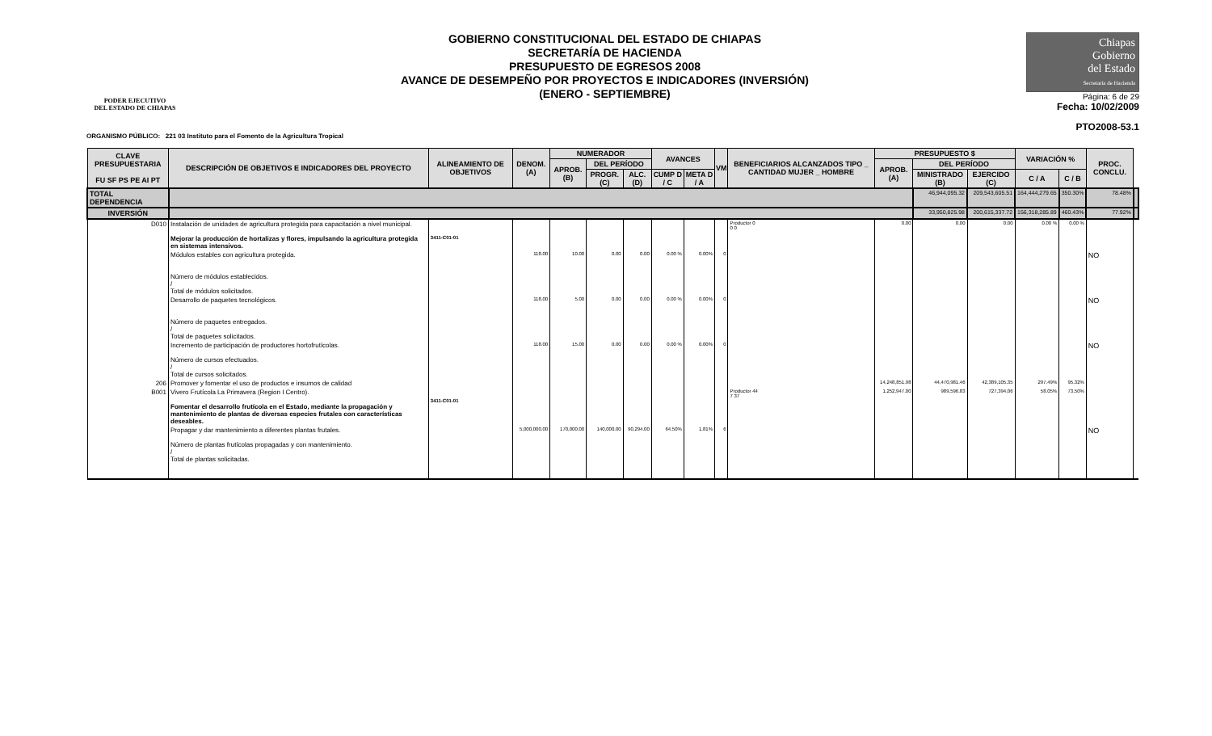PODER EJECUTIVO
DEL ESTADO DE CHIAPAS
GOBIERNO CONSTITUCIONAL DEL ESTADO DE CHIAPAS
SECRETARÍA DE HACIENDA
PRESUPUESTO DE EGRESOS 2008
AVANCE DE DESEMPEÑO POR PROYECTOS E INDICADORES (INVERSIÓN)
(ENERO - SEPTIEMBRE)
Chiapas
Gobierno
del Estado
Secretaría de Hacienda
Página: 6 de 29
Fecha: 10/02/2009
PTO2008-53.1
ORGANISMO PÚBLICO: 221 03 Instituto para el Fomento de la Agricultura Tropical
| CLAVE PRESUPUESTARIA FU SF PS PE AI PT | DESCRIPCIÓN DE OBJETIVOS E INDICADORES DEL PROYECTO | ALINEAMIENTO DE OBJETIVOS | DENOM. (A) | NUMERADOR | | | AVANCES | | VM | BENEFICIARIOS ALCANZADOS TIPO _ CANTIDAD MUJER _ HOMBRE | PRESUPUESTO $ | | | VARIACIÓN % | | PROC. CONCLU. | |
| --- | --- | --- | --- | --- | --- | --- | --- | --- | --- | --- | --- | --- | --- | --- | --- | --- | --- |
| | | | | APROB. (B) | DEL PERÍODO | | | | | | APROB. (A) | DEL PERÍODO | | | | | |
| | | | | | PROGR. (C) | ALC. (D) | CUMP D / C | META D / A | | | | MINISTRADO (B) | EJERCIDO (C) | C / A | C / B | | |
| TOTAL DEPENDENCIA | | | | | | | | | | | | 46,944,095.32 | 209,543,605.51 | 164,444,279.65 | 350.30% | 78.48% | |
| INVERSIÓN | | | | | | | | | | | | 33,950,825.98 | 200,615,337.72 | 156,318,285.89 | 460.43% | 77.92% | |
| D010 | Instalación de unidades de agricultura protegida para capacitación a nivel municipal. Mejorar la producción de hortalizas y flores, impulsando la agricultura protegida en sistemas intensivos. | 3411-C01-01 | | | | | | | | Productor 0 0 0 | 0.00 | 0.00 | 0.00 | 0.00 % | 0.00 % | | |
| | Módulos estables con agricultura protegida. Número de módulos establecidos. / Total de módulos solicitados. | | 118.00 | 10.00 | 0.00 | 0.00 | 0.00 % | 0.00% | 0 | | | | | | | NO | |
| | Desarrollo de paquetes tecnológicos. Número de paquetes entregados. / Total de paquetes solicitados. | | 118.00 | 5.00 | 0.00 | 0.00 | 0.00 % | 0.00% | 0 | | | | | | | NO | |
| | Incremento de participación de productores hortofrutícolas. Número de cursos efectuados. / Total de cursos solicitados. | | 118.00 | 15.00 | 0.00 | 0.00 | 0.00 % | 0.00% | 0 | | | | | | | NO | |
| 206 | Promover y fomentar el uso de productos e insumos de calidad | | | | | | | | | | 14,248,851.98 | 44,470,981.46 | 42,389,105.35 | 297.49% | 95.32% | | |
| B001 | Vivero Frutícola La Primavera (Region I Centro). Fomentar el desarrollo frutícola en el Estado, mediante la propagación y mantenimiento de plantas de diversas especies frutales con características deseables. | 3411-C01-01 | | | | | | | | Productor 44 7 37 | 1,252,947.00 | 989,596.83 | 727,394.06 | 58.05% | 73.50% | | |
| | Propagar y dar mantenimiento a diferentes plantas frutales. Número de plantas frutícolas propagadas y con mantenimiento. / Total de plantas solicitadas. | | 5,000,000.00 | 170,000.00 | 140,000.00 | 90,294.00 | 64.50% | 1.81% | 6 | | | | | | | NO | |